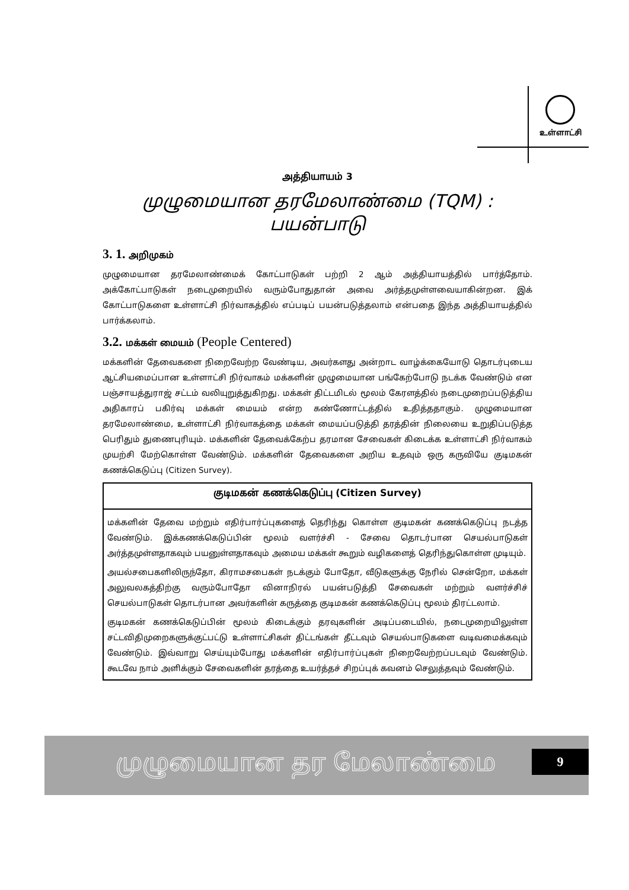உள்ளாட்சி
அத்தியாயம் 3
முழுமையான தரமேலாண்மை (TQM) :
பயன்பாடு
3. 1. அறிமுகம்
முழுமையான தரமேலாண்மைக் கோட்பாடுகள் பற்றி 2 ஆம் அத்தியாயத்தில் பார்த்தோம். அக்கோட்பாடுகள் நடைமுறையில் வரும்போதுதான் அவை அர்த்தமுள்ளவையாகின்றன. இக் கோட்பாடுகளை உள்ளாட்சி நிர்வாகத்தில் எப்படிப் பயன்படுத்தலாம் என்பதை இந்த அத்தியாயத்தில் பார்க்கலாம்.
3.2. மக்கள் மையம் (People Centered)
மக்களின் தேவைகளை நிறைவேற்ற வேண்டிய, அவர்களது அன்றாட வாழ்க்கையோடு தொடர்புடைய ஆட்சியமைப்பான உள்ளாட்சி நிர்வாகம் மக்களின் முழுமையான பங்கேற்போடு நடக்க வேண்டும் என பஞ்சாயத்துராஜ் சட்டம் வலியுறுத்துகிறது. மக்கள் திட்டமிடல் மூலம் கேரளத்தில் நடைமுறைப்படுத்திய அதிகாரப் பகிர்வு மக்கள் மையம் என்ற கண்ணோட்டத்தில் உதித்ததாகும். முழுமையான தரமேலாண்மை, உள்ளாட்சி நிர்வாகத்தை மக்கள் மையப்படுத்தி தரத்தின் நிலையை உறுதிப்படுத்த பெரிதும் துணைபுரியும். மக்களின் தேவைக்கேற்ப தரமான சேவைகள் கிடைக்க உள்ளாட்சி நிர்வாகம் முயற்சி மேற்கொள்ள வேண்டும். மக்களின் தேவைகளை அறிய உதவும் ஒரு கருவியே குடிமகன் கணக்கெடுப்பு (Citizen Survey).
குடிமகன் கணக்கெடுப்பு (Citizen Survey)
மக்களின் தேவை மற்றும் எதிர்பார்ப்புகளைத் தெரிந்து கொள்ள குடிமகன் கணக்கெடுப்பு நடத்த வேண்டும். இக்கணக்கெடுப்பின் மூலம் வளர்ச்சி - சேவை தொடர்பான செயல்பாடுகள் அர்த்தமுள்ளதாகவும் பயனுள்ளதாகவும் அமைய மக்கள் கூறும் வழிகளைத் தெரிந்துகொள்ள முடியும்.
அயல்சபைகளிலிருந்தோ, கிராமசபைகள் நடக்கும் போதோ, வீடுகளுக்கு நேரில் சென்றோ, மக்கள் அலுவலகத்திற்கு வரும்போதோ வினாநிரல் பயன்படுத்தி சேவைகள் மற்றும் வளர்ச்சிச் செயல்பாடுகள் தொடர்பான அவர்களின் கருத்தை குடிமகன் கணக்கெடுப்பு மூலம் திரட்டலாம்.
குடிமகன் கணக்கெடுப்பின் மூலம் கிடைக்கும் தரவுகளின் அடிப்படையில், நடைமுறையிலுள்ள சட்டவிதிமுறைகளுக்குட்பட்டு உள்ளாட்சிகள் திட்டங்கள் தீட்டவும் செயல்பாடுகளை வடிவமைக்கவும் வேண்டும். இவ்வாறு செய்யும்போது மக்களின் எதிர்பார்ப்புகள் நிறைவேற்றப்படவும் வேண்டும். கூடவே நாம் அளிக்கும் சேவைகளின் தரத்தை உயர்த்தச் சிறப்புக் கவனம் செலுத்தவும் வேண்டும்.
முழுமையான தர மேலாண்மை
9